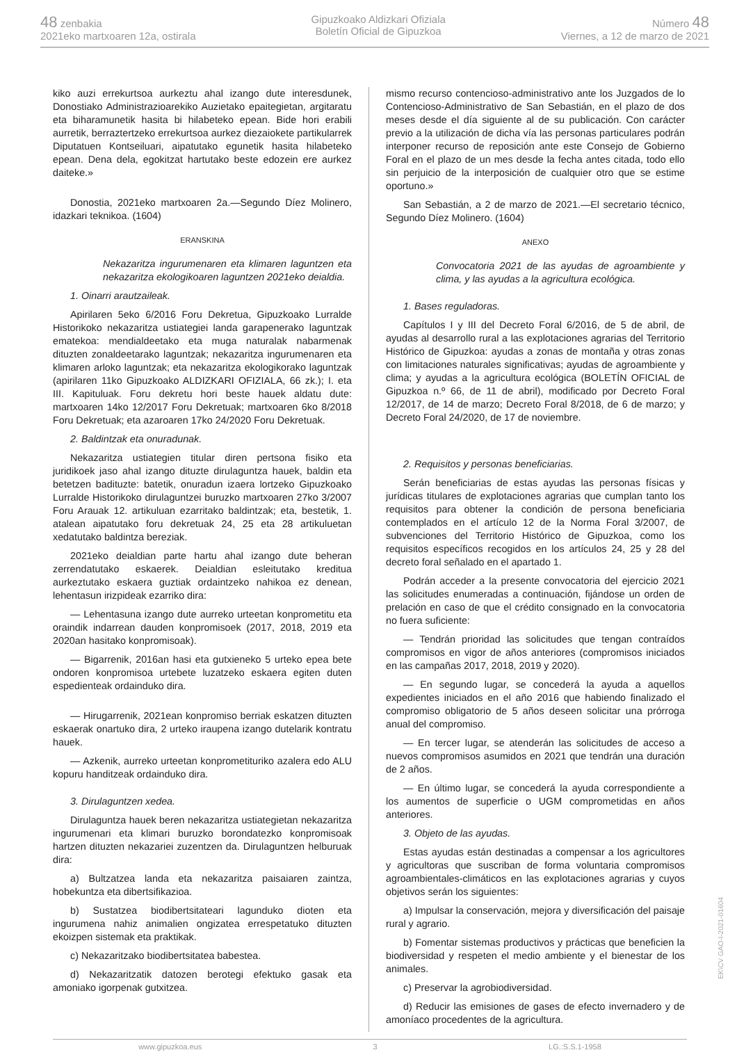48 zenbakia
2021eko martxoaren 12a, ostirala
Gipuzkoako Aldizkari Ofiziala
Boletín Oficial de Gipuzkoa
Número 48
Viernes, a 12 de marzo de 2021
kiko auzi errekurtsoa aurkeztu ahal izango dute interesdunek, Donostiako Administrazioarekiko Auzietako epaitegietan, argitaratu eta biharamunetik hasita bi hilabeteko epean. Bide hori erabili aurretik, berraztertzeko errekurtsoa aurkez diezaiokete partikularrek Diputatuen Kontseiluari, aipatutako egunetik hasita hilabeteko epean. Dena dela, egokitzat hartutako beste edozein ere aurkez daiteke.»
Donostia, 2021eko martxoaren 2a.—Segundo Díez Molinero, idazkari teknikoa. (1604)
ERANSKINA
Nekazaritza ingurumenaren eta klimaren laguntzen eta nekazaritza ekologikoaren laguntzen 2021eko deialdia.
1. Oinarri arautzaileak.
Apirilaren 5eko 6/2016 Foru Dekretua, Gipuzkoako Lurralde Historikoko nekazaritza ustiategiei landa garapenerako laguntzak ematekoa: mendialdeetako eta muga naturalak nabarmenak dituzten zonaldeetarako laguntzak; nekazaritza ingurumenaren eta klimaren arloko laguntzak; eta nekazaritza ekologikorako laguntzak (apirilaren 11ko Gipuzkoako ALDIZKARI OFIZIALA, 66 zk.); I. eta III. Kapituluak. Foru dekretu hori beste hauek aldatu dute: martxoaren 14ko 12/2017 Foru Dekretuak; martxoaren 6ko 8/2018 Foru Dekretuak; eta azaroaren 17ko 24/2020 Foru Dekretuak.
2. Baldintzak eta onuradunak.
Nekazaritza ustiategien titular diren pertsona fisiko eta juridikoek jaso ahal izango dituzte dirulaguntza hauek, baldin eta betetzen badituzte: batetik, onuradun izaera lortzeko Gipuzkoako Lurralde Historikoko dirulaguntzei buruzko martxoaren 27ko 3/2007 Foru Arauak 12. artikuluan ezarritako baldintzak; eta, bestetik, 1. atalean aipatutako foru dekretuak 24, 25 eta 28 artikuluetan xedatutako baldintza bereziak.
2021eko deialdian parte hartu ahal izango dute beheran zerrendatutako eskaerek. Deialdian esleitutako kreditua aurkeztutako eskaera guztiak ordaintzeko nahikoa ez denean, lehentasun irizpideak ezarriko dira:
— Lehentasuna izango dute aurreko urteetan konprometitu eta oraindik indarrean dauden konpromisoek (2017, 2018, 2019 eta 2020an hasitako konpromisoak).
— Bigarrenik, 2016an hasi eta gutxieneko 5 urteko epea bete ondoren konpromisoa urtebete luzatzeko eskaera egiten duten espedienteak ordainduko dira.
— Hirugarrenik, 2021ean konpromiso berriak eskatzen dituzten eskaerak onartuko dira, 2 urteko iraupena izango dutelarik kontratu hauek.
— Azkenik, aurreko urteetan konprometituriko azalera edo ALU kopuru handitzeak ordainduko dira.
3. Dirulaguntzen xedea.
Dirulaguntza hauek beren nekazaritza ustiategietan nekazaritza ingurumenari eta klimari buruzko borondatezko konpromisoak hartzen dituzten nekazariei zuzentzen da. Dirulaguntzen helburuak dira:
a) Bultzatzea landa eta nekazaritza paisaiaren zaintza, hobekuntza eta dibertsifikazioa.
b) Sustatzea biodibertsitateari lagunduko dioten eta ingurumena nahiz animalien ongizatea errespetatuko dituzten ekoizpen sistemak eta praktikak.
c) Nekazaritzako biodibertsitatea babestea.
d) Nekazaritzatik datozen berotegi efektuko gasak eta amoniako igorpenak gutxitzea.
mismo recurso contencioso-administrativo ante los Juzgados de lo Contencioso-Administrativo de San Sebastián, en el plazo de dos meses desde el día siguiente al de su publicación. Con carácter previo a la utilización de dicha vía las personas particulares podrán interponer recurso de reposición ante este Consejo de Gobierno Foral en el plazo de un mes desde la fecha antes citada, todo ello sin perjuicio de la interposición de cualquier otro que se estime oportuno.»
San Sebastián, a 2 de marzo de 2021.—El secretario técnico, Segundo Díez Molinero. (1604)
ANEXO
Convocatoria 2021 de las ayudas de agroambiente y clima, y las ayudas a la agricultura ecológica.
1. Bases reguladoras.
Capítulos I y III del Decreto Foral 6/2016, de 5 de abril, de ayudas al desarrollo rural a las explotaciones agrarias del Territorio Histórico de Gipuzkoa: ayudas a zonas de montaña y otras zonas con limitaciones naturales significativas; ayudas de agroambiente y clima; y ayudas a la agricultura ecológica (BOLETÍN OFICIAL de Gipuzkoa n.º 66, de 11 de abril), modificado por Decreto Foral 12/2017, de 14 de marzo; Decreto Foral 8/2018, de 6 de marzo; y Decreto Foral 24/2020, de 17 de noviembre.
2. Requisitos y personas beneficiarias.
Serán beneficiarias de estas ayudas las personas físicas y jurídicas titulares de explotaciones agrarias que cumplan tanto los requisitos para obtener la condición de persona beneficiaria contemplados en el artículo 12 de la Norma Foral 3/2007, de subvenciones del Territorio Histórico de Gipuzkoa, como los requisitos específicos recogidos en los artículos 24, 25 y 28 del decreto foral señalado en el apartado 1.
Podrán acceder a la presente convocatoria del ejercicio 2021 las solicitudes enumeradas a continuación, fijándose un orden de prelación en caso de que el crédito consignado en la convocatoria no fuera suficiente:
— Tendrán prioridad las solicitudes que tengan contraídos compromisos en vigor de años anteriores (compromisos iniciados en las campañas 2017, 2018, 2019 y 2020).
— En segundo lugar, se concederá la ayuda a aquellos expedientes iniciados en el año 2016 que habiendo finalizado el compromiso obligatorio de 5 años deseen solicitar una prórroga anual del compromiso.
— En tercer lugar, se atenderán las solicitudes de acceso a nuevos compromisos asumidos en 2021 que tendrán una duración de 2 años.
— En último lugar, se concederá la ayuda correspondiente a los aumentos de superficie o UGM comprometidas en años anteriores.
3. Objeto de las ayudas.
Estas ayudas están destinadas a compensar a los agricultores y agricultoras que suscriban de forma voluntaria compromisos agroambientales-climáticos en las explotaciones agrarias y cuyos objetivos serán los siguientes:
a) Impulsar la conservación, mejora y diversificación del paisaje rural y agrario.
b) Fomentar sistemas productivos y prácticas que beneficien la biodiversidad y respeten el medio ambiente y el bienestar de los animales.
c) Preservar la agrobiodiversidad.
d) Reducir las emisiones de gases de efecto invernadero y de amoníaco procedentes de la agricultura.
www.gipuzkoa.eus 3 LG.:S.S.1-1958
EK\CV GAO-I-2021-01604